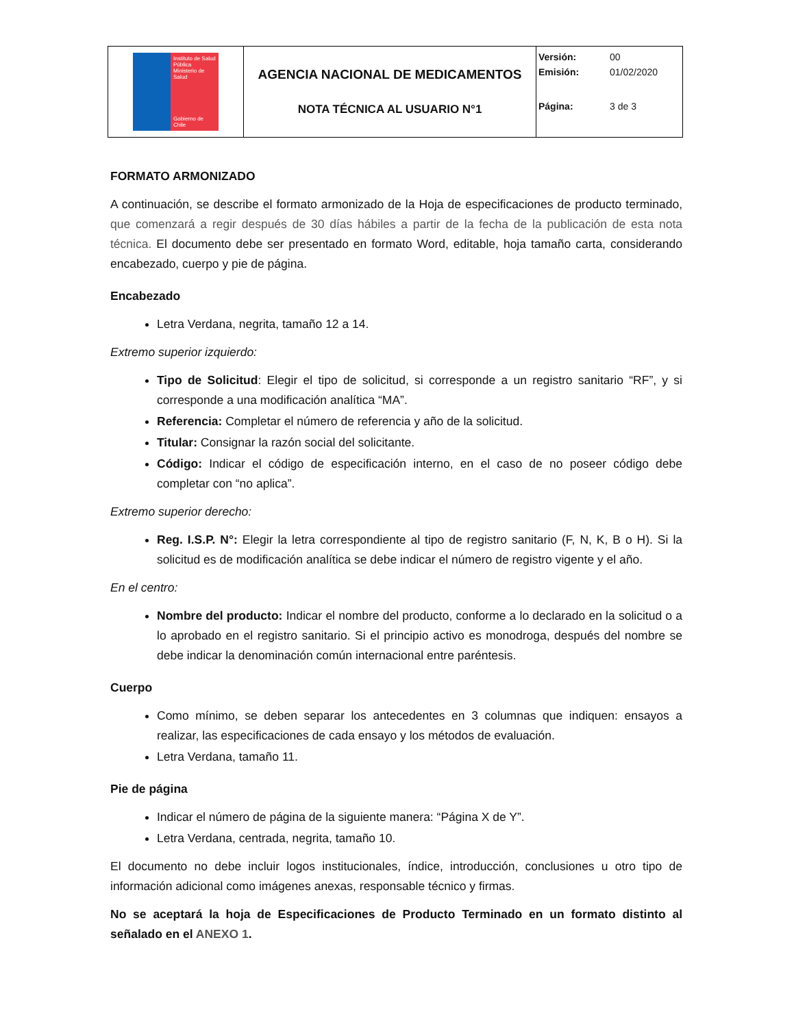| Instituto de Salud Pública Ministerio de Salud Gobierno de Chile | AGENCIA NACIONAL DE MEDICAMENTOS NOTA TÉCNICA AL USUARIO N°1 | Versión: 00 Emisión: 01/02/2020 Página: 3 de 3 |
FORMATO ARMONIZADO
A continuación, se describe el formato armonizado de la Hoja de especificaciones de producto terminado, que comenzará a regir después de 30 días hábiles a partir de la fecha de la publicación de esta nota técnica. El documento debe ser presentado en formato Word, editable, hoja tamaño carta, considerando encabezado, cuerpo y pie de página.
Encabezado
Letra Verdana, negrita, tamaño 12 a 14.
Extremo superior izquierdo:
Tipo de Solicitud: Elegir el tipo de solicitud, si corresponde a un registro sanitario “RF”, y si corresponde a una modificación analítica “MA”.
Referencia: Completar el número de referencia y año de la solicitud.
Titular: Consignar la razón social del solicitante.
Código: Indicar el código de especificación interno, en el caso de no poseer código debe completar con “no aplica”.
Extremo superior derecho:
Reg. I.S.P. N°: Elegir la letra correspondiente al tipo de registro sanitario (F, N, K, B o H). Si la solicitud es de modificación analítica se debe indicar el número de registro vigente y el año.
En el centro:
Nombre del producto: Indicar el nombre del producto, conforme a lo declarado en la solicitud o a lo aprobado en el registro sanitario. Si el principio activo es monodroga, después del nombre se debe indicar la denominación común internacional entre paréntesis.
Cuerpo
Como mínimo, se deben separar los antecedentes en 3 columnas que indiquen: ensayos a realizar, las especificaciones de cada ensayo y los métodos de evaluación.
Letra Verdana, tamaño 11.
Pie de página
Indicar el número de página de la siguiente manera: “Página X de Y”.
Letra Verdana, centrada, negrita, tamaño 10.
El documento no debe incluir logos institucionales, índice, introducción, conclusiones u otro tipo de información adicional como imágenes anexas, responsable técnico y firmas.
No se aceptará la hoja de Especificaciones de Producto Terminado en un formato distinto al señalado en el ANEXO 1.